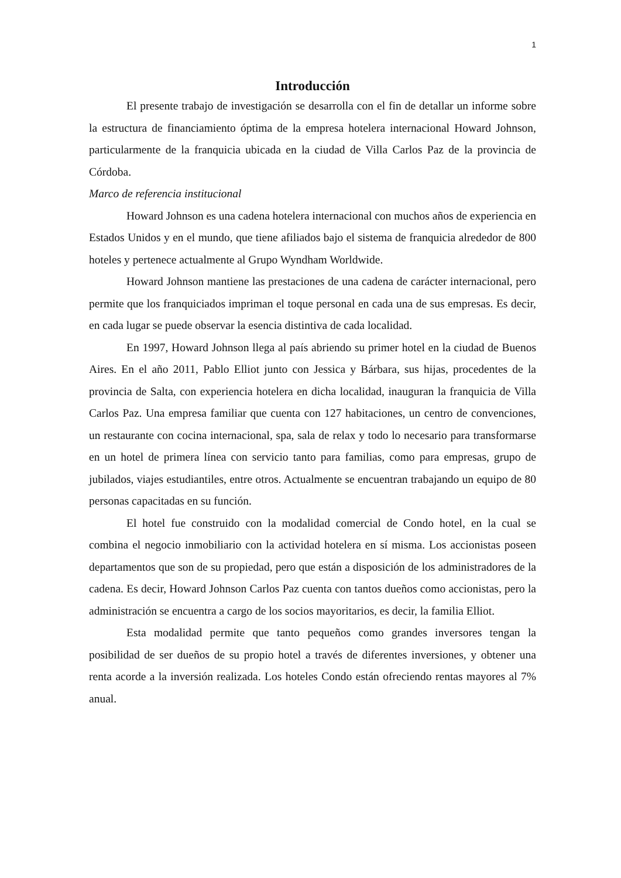1
Introducción
El presente trabajo de investigación se desarrolla con el fin de detallar un informe sobre la estructura de financiamiento óptima de la empresa hotelera internacional Howard Johnson, particularmente de la franquicia ubicada en la ciudad de Villa Carlos Paz de la provincia de Córdoba.
Marco de referencia institucional
Howard Johnson es una cadena hotelera internacional con muchos años de experiencia en Estados Unidos y en el mundo, que tiene afiliados bajo el sistema de franquicia alrededor de 800 hoteles y pertenece actualmente al Grupo Wyndham Worldwide.
Howard Johnson mantiene las prestaciones de una cadena de carácter internacional, pero permite que los franquiciados impriman el toque personal en cada una de sus empresas. Es decir, en cada lugar se puede observar la esencia distintiva de cada localidad.
En 1997, Howard Johnson llega al país abriendo su primer hotel en la ciudad de Buenos Aires. En el año 2011, Pablo Elliot junto con Jessica y Bárbara, sus hijas, procedentes de la provincia de Salta, con experiencia hotelera en dicha localidad, inauguran la franquicia de Villa Carlos Paz. Una empresa familiar que cuenta con 127 habitaciones, un centro de convenciones, un restaurante con cocina internacional, spa, sala de relax y todo lo necesario para transformarse en un hotel de primera línea con servicio tanto para familias, como para empresas, grupo de jubilados, viajes estudiantiles, entre otros. Actualmente se encuentran trabajando un equipo de 80 personas capacitadas en su función.
El hotel fue construido con la modalidad comercial de Condo hotel, en la cual se combina el negocio inmobiliario con la actividad hotelera en sí misma. Los accionistas poseen departamentos que son de su propiedad, pero que están a disposición de los administradores de la cadena. Es decir, Howard Johnson Carlos Paz cuenta con tantos dueños como accionistas, pero la administración se encuentra a cargo de los socios mayoritarios, es decir, la familia Elliot.
Esta modalidad permite que tanto pequeños como grandes inversores tengan la posibilidad de ser dueños de su propio hotel a través de diferentes inversiones, y obtener una renta acorde a la inversión realizada. Los hoteles Condo están ofreciendo rentas mayores al 7% anual.